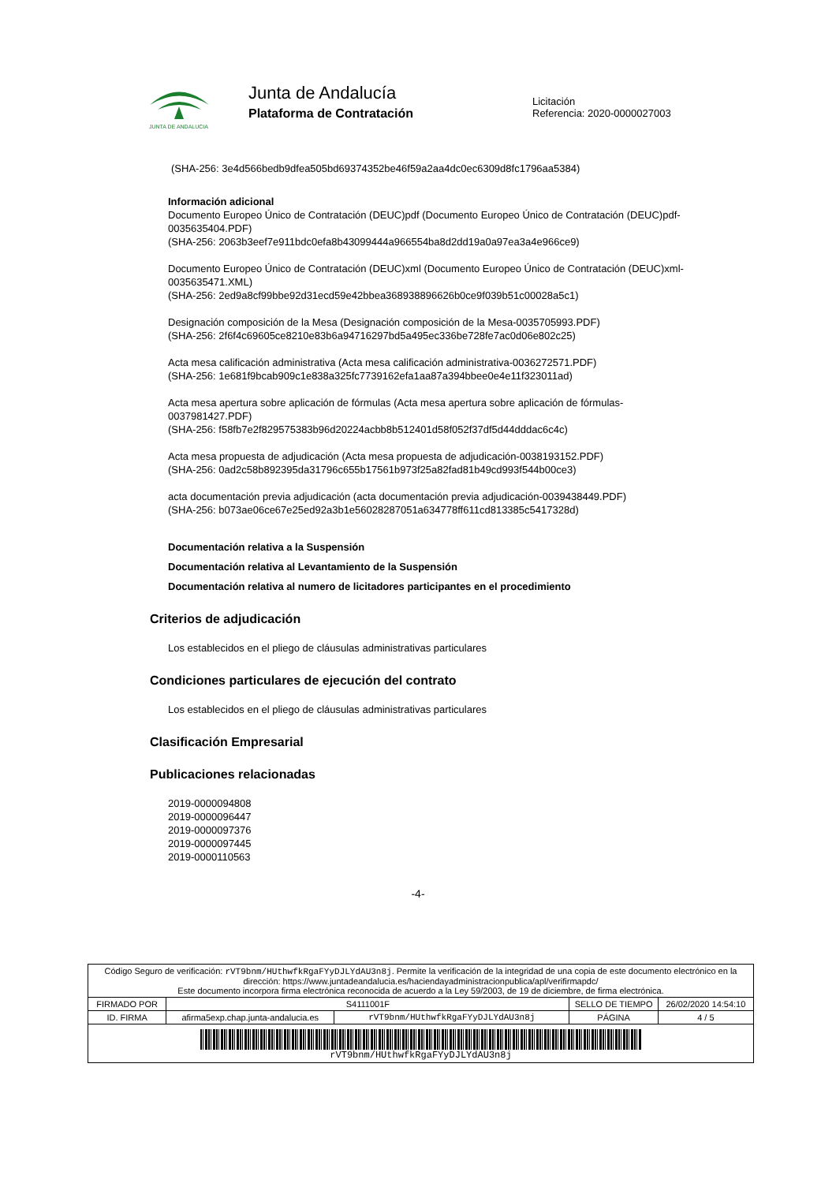JUNTA DE ANDALUCIA
Junta de Andalucía
Plataforma de Contratación
Licitación
Referencia: 2020-0000027003
(SHA-256: 3e4d566bedb9dfea505bd69374352be46f59a2aa4dc0ec6309d8fc1796aa5384)
Información adicional
Documento Europeo Único de Contratación (DEUC)pdf (Documento Europeo Único de Contratación (DEUC)pdf-0035635404.PDF)
(SHA-256: 2063b3eef7e911bdc0efa8b43099444a966554ba8d2dd19a0a97ea3a4e966ce9)
Documento Europeo Único de Contratación (DEUC)xml (Documento Europeo Único de Contratación (DEUC)xml-0035635471.XML)
(SHA-256: 2ed9a8cf99bbe92d31ecd59e42bbea368938896626b0ce9f039b51c00028a5c1)
Designación composición de la Mesa (Designación composición de la Mesa-0035705993.PDF)
(SHA-256: 2f6f4c69605ce8210e83b6a94716297bd5a495ec336be728fe7ac0d06e802c25)
Acta mesa calificación administrativa (Acta mesa calificación administrativa-0036272571.PDF)
(SHA-256: 1e681f9bcab909c1e838a325fc7739162efa1aa87a394bbee0e4e11f323011ad)
Acta mesa apertura sobre aplicación de fórmulas (Acta mesa apertura sobre aplicación de fórmulas-0037981427.PDF)
(SHA-256: f58fb7e2f829575383b96d20224acbb8b512401d58f052f37df5d44dddac6c4c)
Acta mesa propuesta de adjudicación (Acta mesa propuesta de adjudicación-0038193152.PDF)
(SHA-256: 0ad2c58b892395da31796c655b17561b973f25a82fad81b49cd993f544b00ce3)
acta documentación previa adjudicación (acta documentación previa adjudicación-0039438449.PDF)
(SHA-256: b073ae06ce67e25ed92a3b1e56028287051a634778ff611cd813385c5417328d)
Documentación relativa a la Suspensión
Documentación relativa al Levantamiento de la Suspensión
Documentación relativa al numero de licitadores participantes en el procedimiento
Criterios de adjudicación
Los establecidos en el pliego de cláusulas administrativas particulares
Condiciones particulares de ejecución del contrato
Los establecidos en el pliego de cláusulas administrativas particulares
Clasificación Empresarial
Publicaciones relacionadas
2019-0000094808
2019-0000096447
2019-0000097376
2019-0000097445
2019-0000110563
-4-
| Código Seguro de verificación: rVT9bnm/HUthwfkRgaFYyDJLYdAU3n8j . Permite la verificación de la integridad de una copia de este documento electrónico en la dirección: https://www.juntadeandalucia.es/haciendayadministracionpublica/apl/verifirmapdc/ Este documento incorpora firma electrónica reconocida de acuerdo a la Ley 59/2003, de 19 de diciembre, de firma electrónica. | | | | |
| FIRMADO POR | S4111001F | | SELLO DE TIEMPO | 26/02/2020 14:54:10 |
| ID. FIRMA | afirma5exp.chap.junta-andalucia.es | rVT9bnm/HUthwfkRgaFYyDJLYdAU3n8j | PÁGINA | 4 / 5 |
| rVT9bnm/HUthwfkRgaFYyDJLYdAU3n8j | | | | |